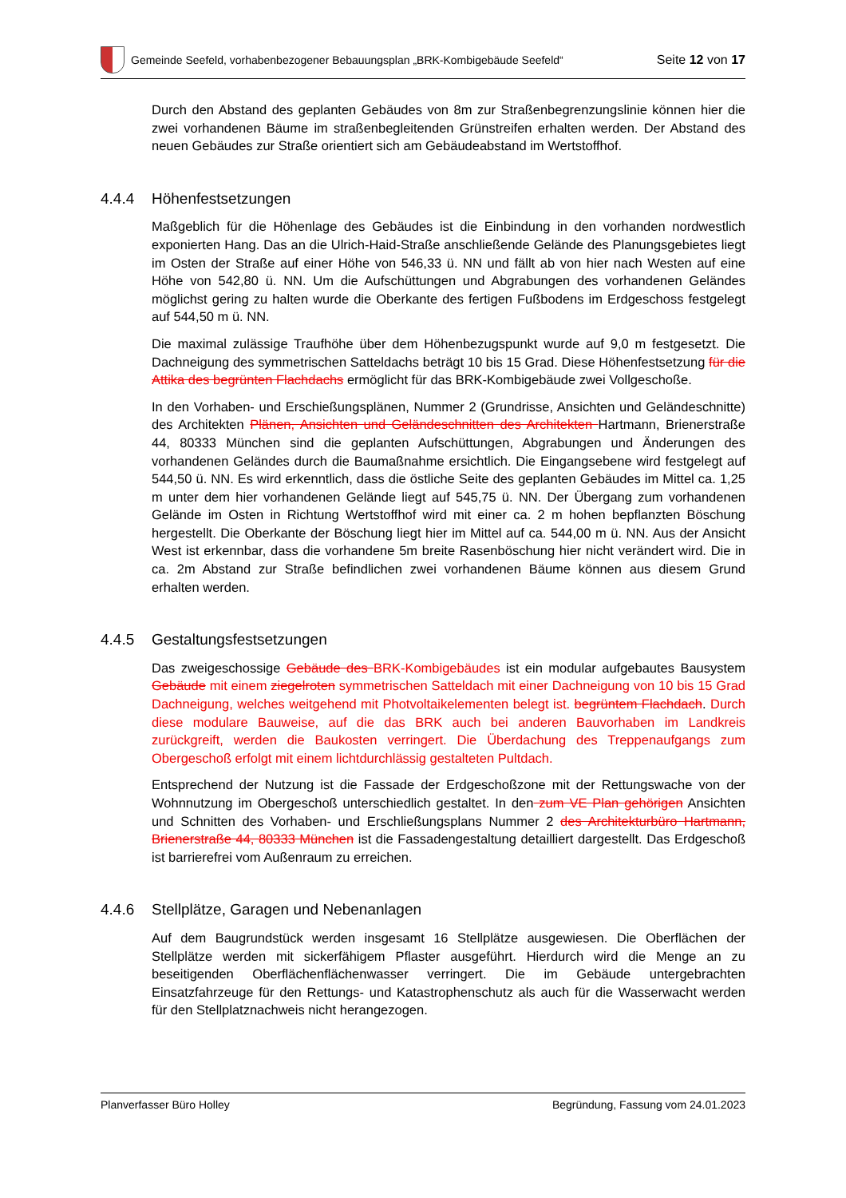Gemeinde Seefeld, vorhabenbezogener Bebauungsplan „BRK-Kombigebäude Seefeld“
Seite 12 von 17
Durch den Abstand des geplanten Gebäudes von 8m zur Straßenbegrenzungslinie können hier die zwei vorhandenen Bäume im straßenbegleitenden Grünstreifen erhalten werden. Der Abstand des neuen Gebäudes zur Straße orientiert sich am Gebäudeabstand im Wertstoffhof.
4.4.4 Höhenfestsetzungen
Maßgeblich für die Höhenlage des Gebäudes ist die Einbindung in den vorhanden nordwestlich exponierten Hang. Das an die Ulrich-Haid-Straße anschließende Gelände des Planungsgebietes liegt im Osten der Straße auf einer Höhe von 546,33 ü. NN und fällt ab von hier nach Westen auf eine Höhe von 542,80 ü. NN. Um die Aufschüttungen und Abgrabungen des vorhandenen Geländes möglichst gering zu halten wurde die Oberkante des fertigen Fußbodens im Erdgeschoss festgelegt auf 544,50 m ü. NN.
Die maximal zulässige Traufhöhe über dem Höhenbezugspunkt wurde auf 9,0 m festgesetzt. Die Dachneigung des symmetrischen Satteldachs beträgt 10 bis 15 Grad. Diese Höhenfestsetzung für die Attika des begrünten Flachdachs ermöglicht für das BRK-Kombigebäude zwei Vollgeschoße.
In den Vorhaben- und Erschießungsplänen, Nummer 2 (Grundrisse, Ansichten und Geländeschnitte) des Architekten Plänen, Ansichten und Geländeschnitten des Architekten Hartmann, Brienerstraße 44, 80333 München sind die geplanten Aufschüttungen, Abgrabungen und Änderungen des vorhandenen Geländes durch die Baumaßnahme ersichtlich. Die Eingangsebene wird festgelegt auf 544,50 ü. NN. Es wird erkenntlich, dass die östliche Seite des geplanten Gebäudes im Mittel ca. 1,25 m unter dem hier vorhandenen Gelände liegt auf 545,75 ü. NN. Der Übergang zum vorhandenen Gelände im Osten in Richtung Wertstoffhof wird mit einer ca. 2 m hohen bepflanzten Böschung hergestellt. Die Oberkante der Böschung liegt hier im Mittel auf ca. 544,00 m ü. NN. Aus der Ansicht West ist erkennbar, dass die vorhandene 5m breite Rasenböschung hier nicht verändert wird. Die in ca. 2m Abstand zur Straße befindlichen zwei vorhandenen Bäume können aus diesem Grund erhalten werden.
4.4.5 Gestaltungsfestsetzungen
Das zweigeschossige Gebäude des BRK-Kombigebäudes ist ein modular aufgebautes Bausystem Gebäude mit einem ziegelroten symmetrischen Satteldach mit einer Dachneigung von 10 bis 15 Grad Dachneigung, welches weitgehend mit Photvoltaikelementen belegt ist. begrüntem Flachdach. Durch diese modulare Bauweise, auf die das BRK auch bei anderen Bauvorhaben im Landkreis zurückgreift, werden die Baukosten verringert. Die Überdachung des Treppenaufgangs zum Obergeschoß erfolgt mit einem lichtdurchlässig gestalteten Pultdach.
Entsprechend der Nutzung ist die Fassade der Erdgeschoßzone mit der Rettungswache von der Wohnnutzung im Obergeschoß unterschiedlich gestaltet. In den zum VE Plan gehörigen Ansichten und Schnitten des Vorhaben- und Erschließungsplans Nummer 2 des Architekturbüro Hartmann, Brienerstraße 44, 80333 München ist die Fassadengestaltung detailliert dargestellt. Das Erdgeschoß ist barrierefrei vom Außenraum zu erreichen.
4.4.6 Stellplätze, Garagen und Nebenanlagen
Auf dem Baugrundstück werden insgesamt 16 Stellplätze ausgewiesen. Die Oberflächen der Stellplätze werden mit sickerfähigem Pflaster ausgeführt. Hierdurch wird die Menge an zu beseitigenden Oberflächenflächenwasser verringert. Die im Gebäude untergebrachten Einsatzfahrzeuge für den Rettungs- und Katastrophenschutz als auch für die Wasserwacht werden für den Stellplatznachweis nicht herangezogen.
Planverfasser Büro Holley Begründung, Fassung vom 24.01.2023